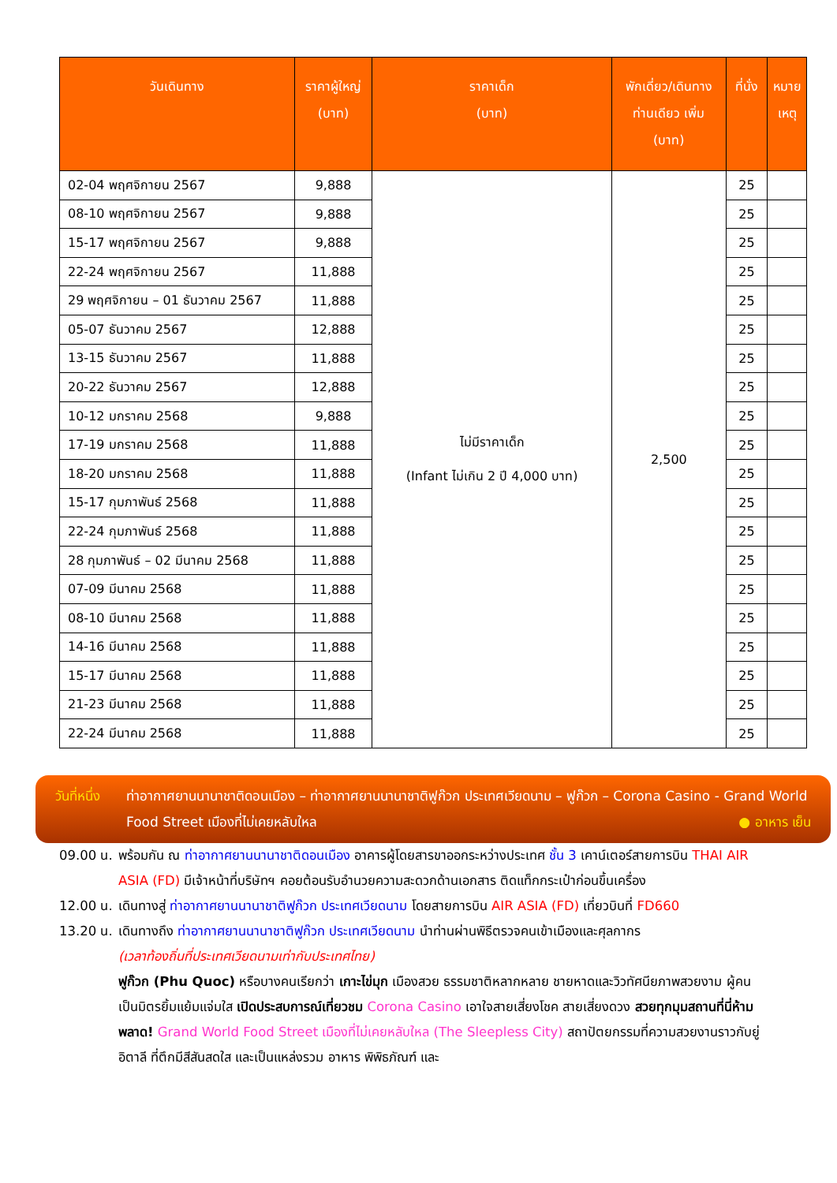| วันเดินทาง | ราคาผู้ใหญ่ (บาท) | ราคาเด็ก (บาท) | พักเดี่ยว/เดินทาง ท่านเดียว เพิ่ม (บาท) | ที่นั่ง | หมาย เหตุ |
| --- | --- | --- | --- | --- | --- |
| 02-04 พฤศจิกายน 2567 | 9,888 | ไม่มีราคาเด็ก (Infant ไม่เกิน 2 ปี 4,000 บาท) | 2,500 | 25 | |
| 08-10 พฤศจิกายน 2567 | 9,888 | | | 25 | |
| 15-17 พฤศจิกายน 2567 | 9,888 | | | 25 | |
| 22-24 พฤศจิกายน 2567 | 11,888 | | | 25 | |
| 29 พฤศจิกายน – 01 ธันวาคม 2567 | 11,888 | | | 25 | |
| 05-07 ธันวาคม 2567 | 12,888 | | | 25 | |
| 13-15 ธันวาคม 2567 | 11,888 | | | 25 | |
| 20-22 ธันวาคม 2567 | 12,888 | | | 25 | |
| 10-12 มกราคม 2568 | 9,888 | | | 25 | |
| 17-19 มกราคม 2568 | 11,888 | | | 25 | |
| 18-20 มกราคม 2568 | 11,888 | | | 25 | |
| 15-17 กุมภาพันธ์ 2568 | 11,888 | | | 25 | |
| 22-24 กุมภาพันธ์ 2568 | 11,888 | | | 25 | |
| 28 กุมภาพันธ์ – 02 มีนาคม 2568 | 11,888 | | | 25 | |
| 07-09 มีนาคม 2568 | 11,888 | | | 25 | |
| 08-10 มีนาคม 2568 | 11,888 | | | 25 | |
| 14-16 มีนาคม 2568 | 11,888 | | | 25 | |
| 15-17 มีนาคม 2568 | 11,888 | | | 25 | |
| 21-23 มีนาคม 2568 | 11,888 | | | 25 | |
| 22-24 มีนาคม 2568 | 11,888 | | | 25 | |
วันที่หนึ่ง
ท่าอากาศยานนานาชาติดอนเมือง – ท่าอากาศยานนานาชาติฟูก๊วก ประเทศเวียดนาม – ฟูก๊วก – Corona Casino - Grand World Food Street เมืองที่ไม่เคยหลับใหล ● อาหาร เย็น
09.00 น.
พร้อมกัน ณ ท่าอากาศยานนานาชาติดอนเมือง อาคารผู้โดยสารขาออกระหว่างประเทศ ชั้น 3 เคาน์เตอร์สายการบิน THAI AIR ASIA (FD) มีเจ้าหน้าที่บริษัทฯ คอยต้อนรับอำนวยความสะดวกด้านเอกสาร ติดแท็กกระเป๋าก่อนขึ้นเครื่อง
12.00 น.
เดินทางสู่ ท่าอากาศยานนานาชาติฟูก๊วก ประเทศเวียดนาม โดยสายการบิน AIR ASIA (FD) เที่ยวบินที่ FD660
13.20 น.
เดินทางถึง ท่าอากาศยานนานาชาติฟูก๊วก ประเทศเวียดนาม นำท่านผ่านพิธีตรวจคนเข้าเมืองและศุลกากร
(เวลาท้องถิ่นที่ประเทศเวียดนามเท่ากับประเทศไทย)
ฟูก๊วก (Phu Quoc) หรือบางคนเรียกว่า เกาะไข่มุก เมืองสวย ธรรมชาติหลากหลาย ชายหาดและวิวทัศนียภาพสวยงาม ผู้คนเป็นมิตรยิ้มแย้มแจ่มใส เปิดประสบการณ์เที่ยวชม Corona Casino เอาใจสายเสี่ยงโชค สายเสี่ยงดวง สวยทุกมุมสถานที่นี่ห้ามพลาด! Grand World Food Street เมืองที่ไม่เคยหลับใหล (The Sleepless City) สถาปัตยกรรมที่ความสวยงานราวกับยู่อิตาลี ที่ตึกมีสีสันสดใส และเป็นแหล่งรวม อาหาร พิพิธภัณฑ์ และ